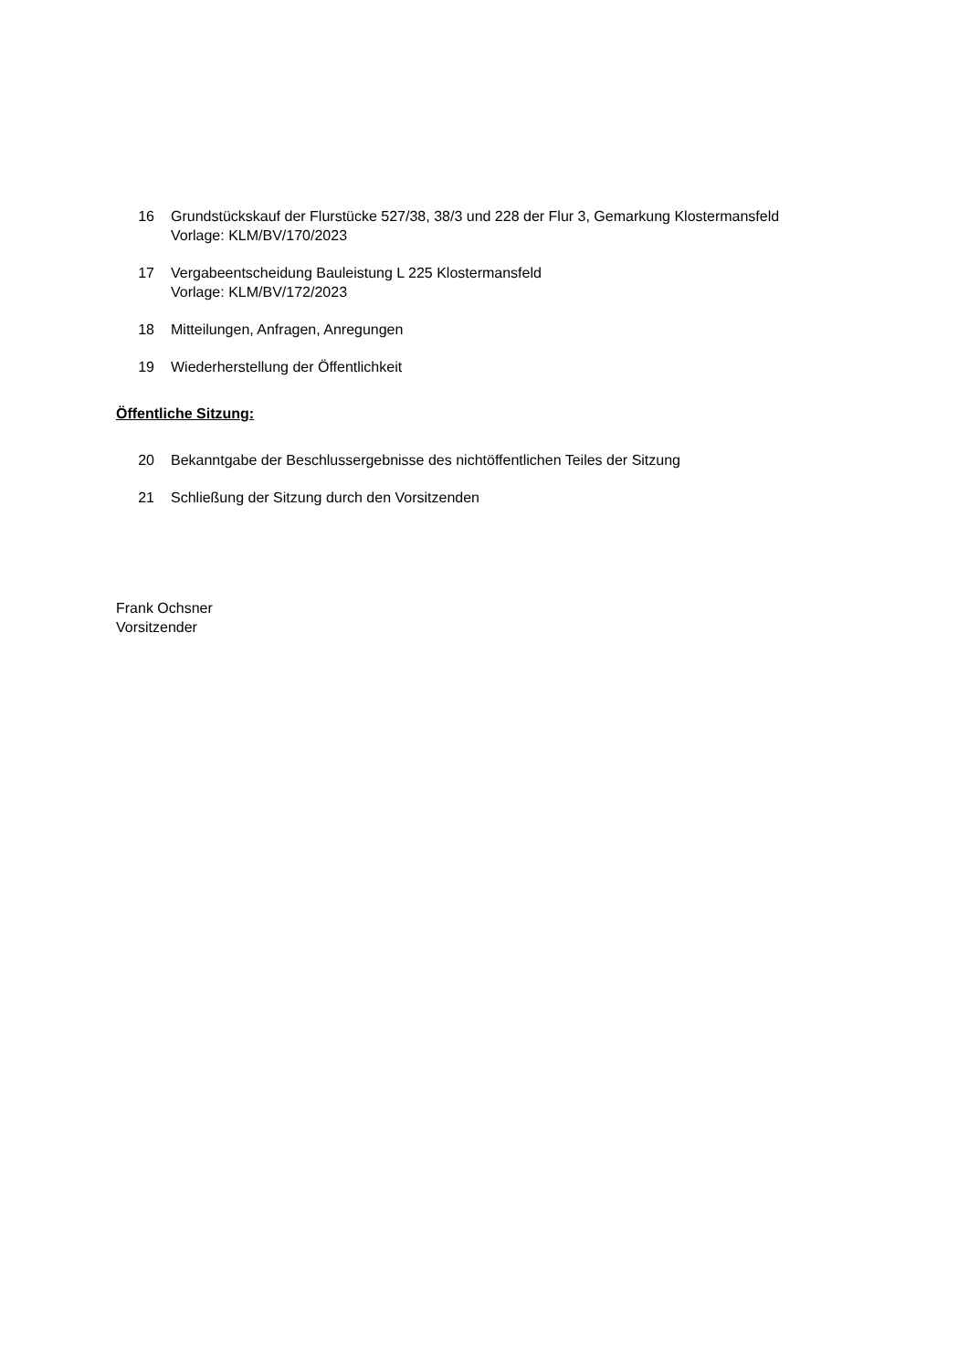16 Grundstückskauf der Flurstücke 527/38, 38/3 und 228 der Flur 3, Gemarkung Klostermansfeld
Vorlage: KLM/BV/170/2023
17 Vergabeentscheidung Bauleistung L 225 Klostermansfeld
Vorlage: KLM/BV/172/2023
18 Mitteilungen, Anfragen, Anregungen
19 Wiederherstellung der Öffentlichkeit
Öffentliche Sitzung:
20 Bekanntgabe der Beschlussergebnisse des nichtöffentlichen Teiles der Sitzung
21 Schließung der Sitzung durch den Vorsitzenden
Frank Ochsner
Vorsitzender